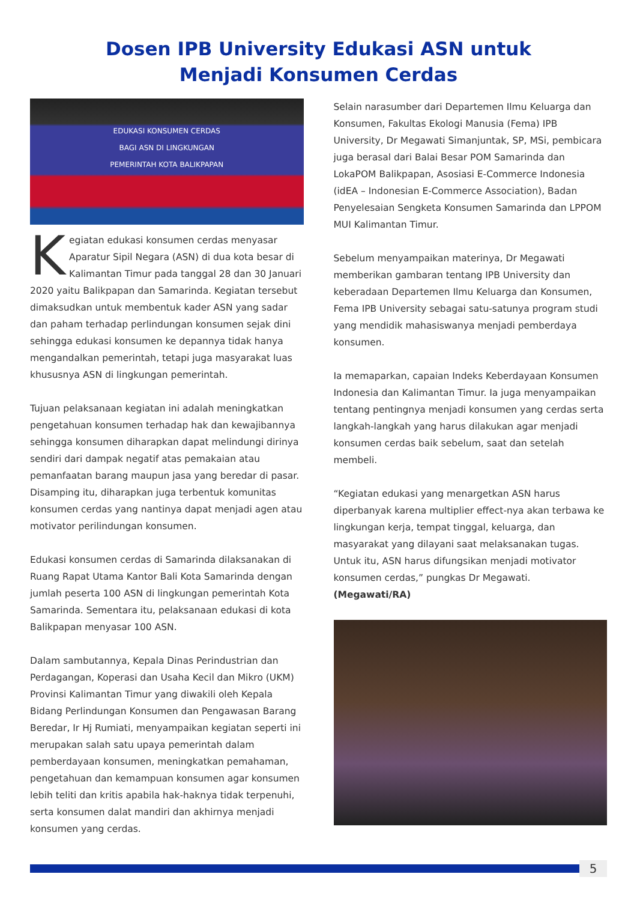Dosen IPB University Edukasi ASN untuk
Menjadi Konsumen Cerdas
EDUKASI KONSUMEN CERDAS
BAGI ASN DI LINGKUNGAN
PEMERINTAH KOTA BALIKPAPAN
Kegiatan edukasi konsumen cerdas menyasar Aparatur Sipil Negara (ASN) di dua kota besar di Kalimantan Timur pada tanggal 28 dan 30 Januari 2020 yaitu Balikpapan dan Samarinda. Kegiatan tersebut dimaksudkan untuk membentuk kader ASN yang sadar dan paham terhadap perlindungan konsumen sejak dini sehingga edukasi konsumen ke depannya tidak hanya mengandalkan pemerintah, tetapi juga masyarakat luas khususnya ASN di lingkungan pemerintah.
Tujuan pelaksanaan kegiatan ini adalah meningkatkan pengetahuan konsumen terhadap hak dan kewajibannya sehingga konsumen diharapkan dapat melindungi dirinya sendiri dari dampak negatif atas pemakaian atau pemanfaatan barang maupun jasa yang beredar di pasar. Disamping itu, diharapkan juga terbentuk komunitas konsumen cerdas yang nantinya dapat menjadi agen atau motivator perilindungan konsumen.
Edukasi konsumen cerdas di Samarinda dilaksanakan di Ruang Rapat Utama Kantor Bali Kota Samarinda dengan jumlah peserta 100 ASN di lingkungan pemerintah Kota Samarinda. Sementara itu, pelaksanaan edukasi di kota Balikpapan menyasar 100 ASN.
Dalam sambutannya, Kepala Dinas Perindustrian dan Perdagangan, Koperasi dan Usaha Kecil dan Mikro (UKM) Provinsi Kalimantan Timur yang diwakili oleh Kepala Bidang Perlindungan Konsumen dan Pengawasan Barang Beredar, Ir Hj Rumiati, menyampaikan kegiatan seperti ini merupakan salah satu upaya pemerintah dalam pemberdayaan konsumen, meningkatkan pemahaman, pengetahuan dan kemampuan konsumen agar konsumen lebih teliti dan kritis apabila hak-haknya tidak terpenuhi, serta konsumen dalat mandiri dan akhirnya menjadi konsumen yang cerdas.
Selain narasumber dari Departemen Ilmu Keluarga dan Konsumen, Fakultas Ekologi Manusia (Fema) IPB University, Dr Megawati Simanjuntak, SP, MSi, pembicara juga berasal dari Balai Besar POM Samarinda dan LokaPOM Balikpapan, Asosiasi E-Commerce Indonesia (idEA – Indonesian E-Commerce Association), Badan Penyelesaian Sengketa Konsumen Samarinda dan LPPOM MUI Kalimantan Timur.
Sebelum menyampaikan materinya, Dr Megawati memberikan gambaran tentang IPB University dan keberadaan Departemen Ilmu Keluarga dan Konsumen, Fema IPB University sebagai satu-satunya program studi yang mendidik mahasiswanya menjadi pemberdaya konsumen.
Ia memaparkan, capaian Indeks Keberdayaan Konsumen Indonesia dan Kalimantan Timur. Ia juga menyampaikan tentang pentingnya menjadi konsumen yang cerdas serta langkah-langkah yang harus dilakukan agar menjadi konsumen cerdas baik sebelum, saat dan setelah membeli.
“Kegiatan edukasi yang menargetkan ASN harus diperbanyak karena multiplier effect-nya akan terbawa ke lingkungan kerja, tempat tinggal, keluarga, dan masyarakat yang dilayani saat melaksanakan tugas. Untuk itu, ASN harus difungsikan menjadi motivator konsumen cerdas,” pungkas Dr Megawati. (Megawati/RA)
5